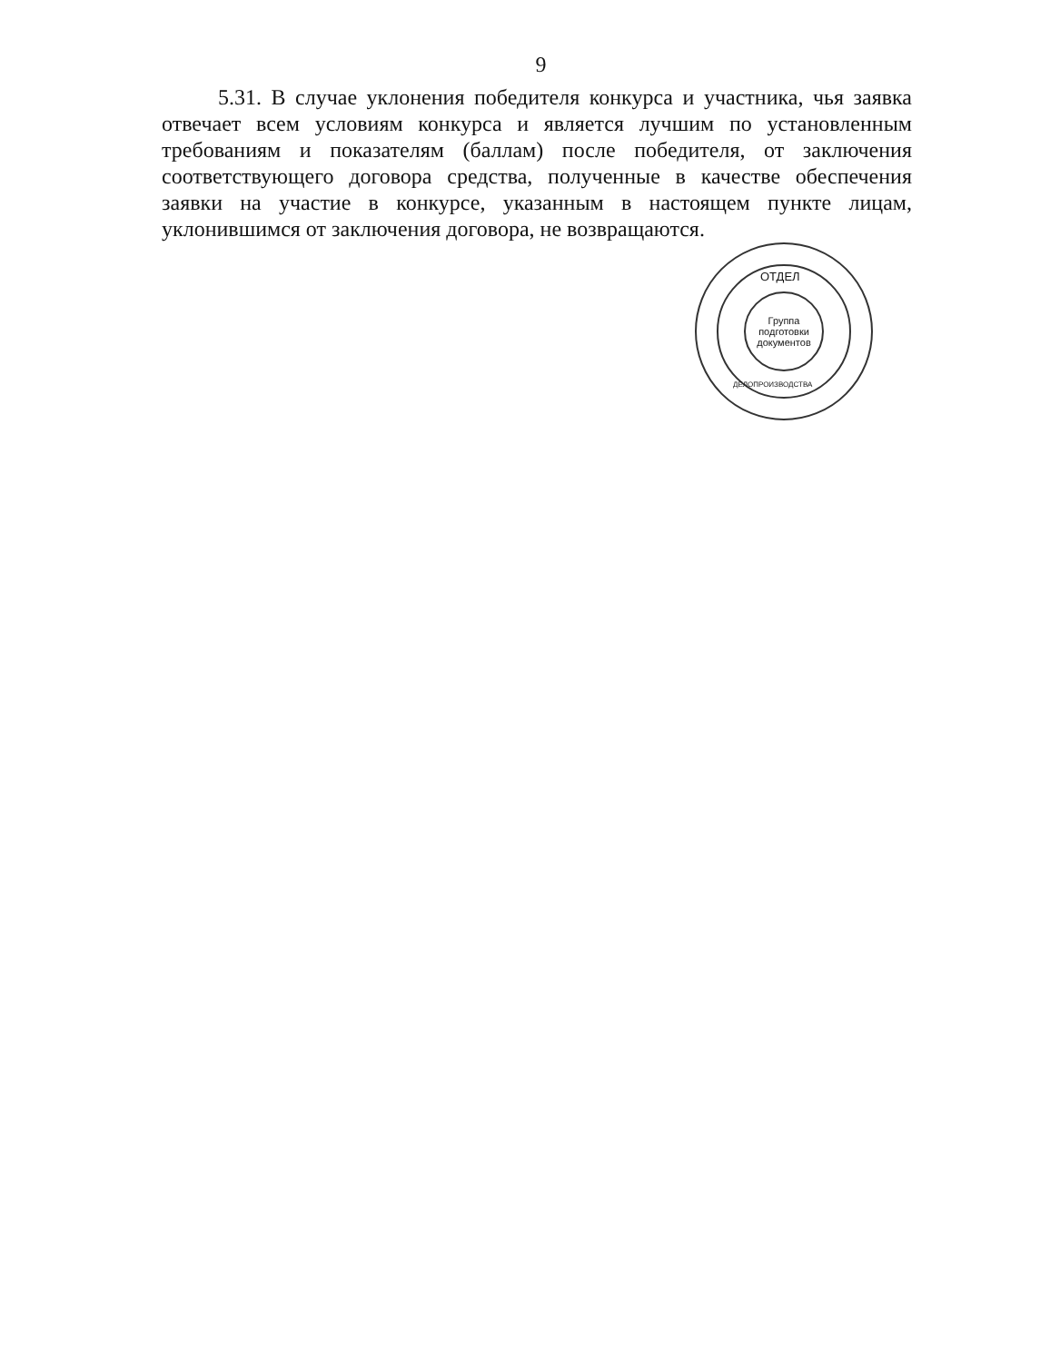9
5.31. В случае уклонения победителя конкурса и участника, чья заявка отвечает всем условиям конкурса и является лучшим по установленным требованиям и показателям (баллам) после победителя, от заключения соответствующего договора средства, полученные в качестве обеспечения заявки на участие в конкурсе, указанным в настоящем пункте лицам, уклонившимся от заключения договора, не возвращаются.
ОТДЕЛ
Группа
подготовки
документов
ДЕЛОПРОИЗВОДСТВА
АДМИНИСТРАЦИЯ ГУБЕРНАТОРА БРЯНСКОЙ ОБЛАСТИ И ПРАВИТЕЛЬСТВА БРЯНСКОЙ ОБЛАСТИ